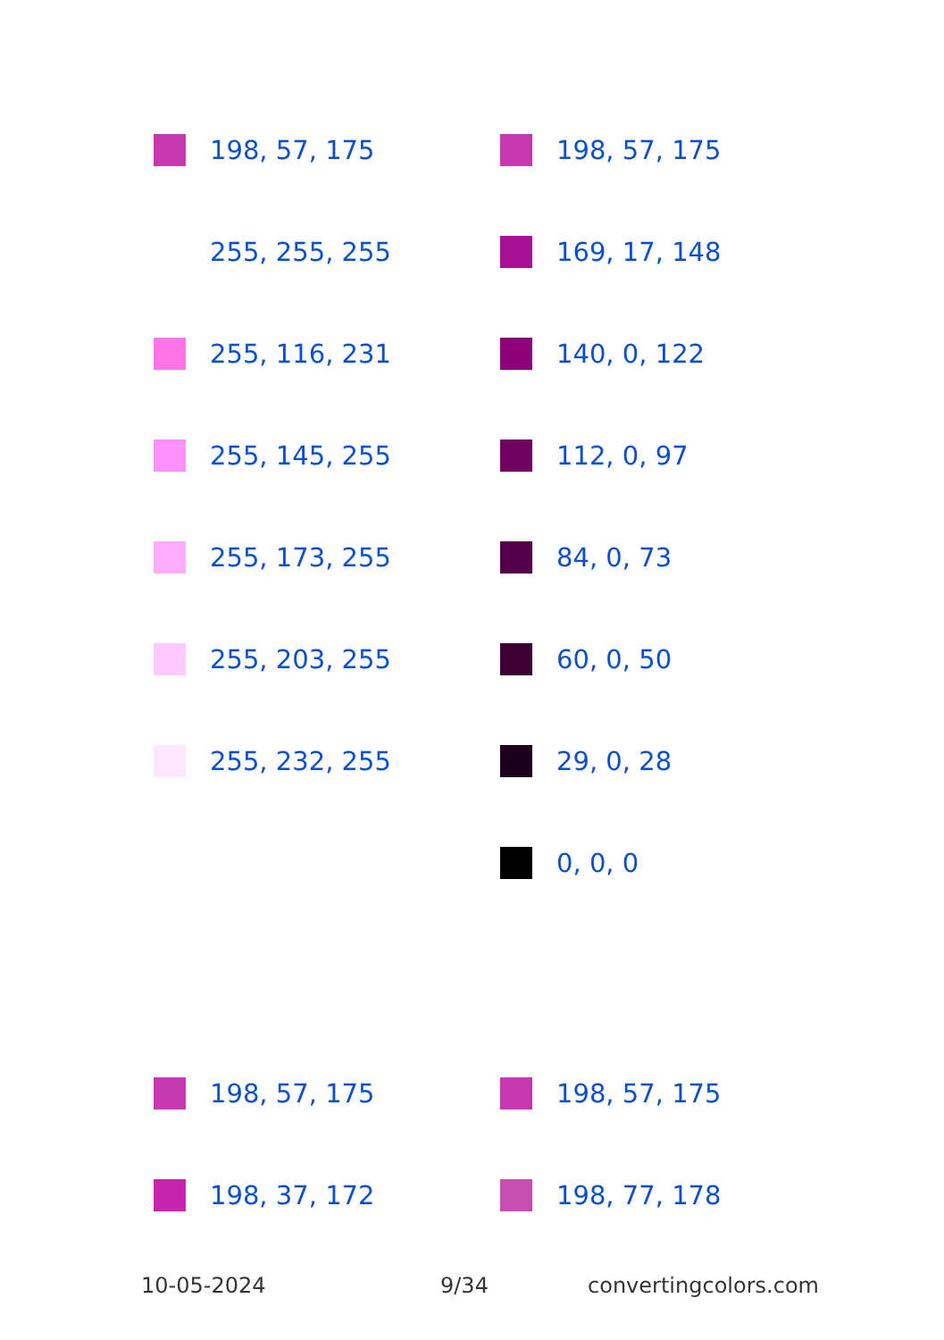198, 57, 175 198, 57, 175
255, 255, 255 169, 17, 148
255, 116, 231 140, 0, 122
255, 145, 255 112, 0, 97
255, 173, 255 84, 0, 73
255, 203, 255 60, 0, 50
255, 232, 255 29, 0, 28
0, 0, 0
198, 57, 175 198, 57, 175
198, 37, 172 198, 77, 178
10-05-2024 9/34 convertingcolors.com